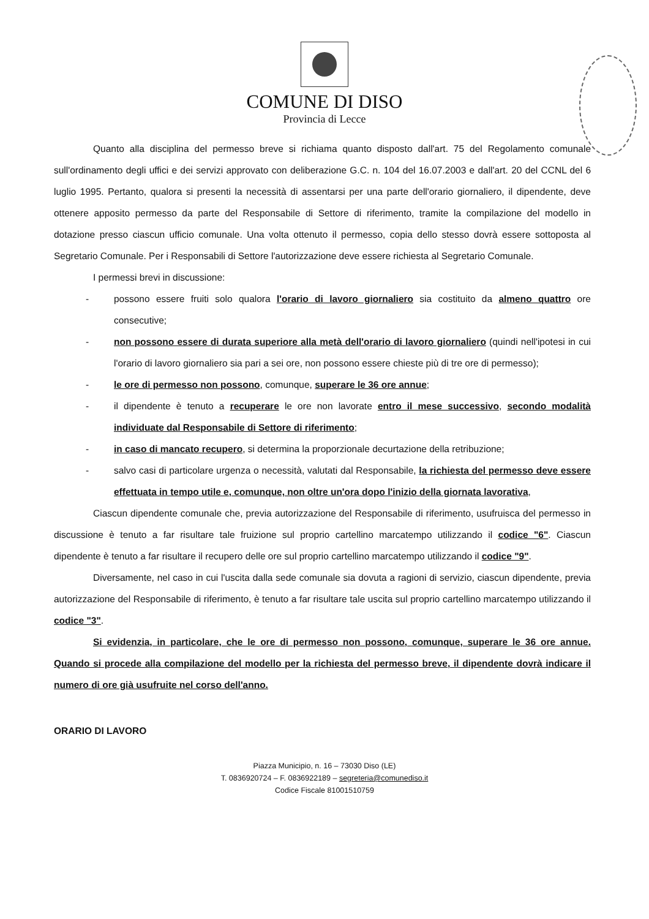COMUNE DI DISO
Provincia di Lecce
Quanto alla disciplina del permesso breve si richiama quanto disposto dall'art. 75 del Regolamento comunale sull'ordinamento degli uffici e dei servizi approvato con deliberazione G.C. n. 104 del 16.07.2003 e dall'art. 20 del CCNL del 6 luglio 1995. Pertanto, qualora si presenti la necessità di assentarsi per una parte dell'orario giornaliero, il dipendente, deve ottenere apposito permesso da parte del Responsabile di Settore di riferimento, tramite la compilazione del modello in dotazione presso ciascun ufficio comunale. Una volta ottenuto il permesso, copia dello stesso dovrà essere sottoposta al Segretario Comunale. Per i Responsabili di Settore l'autorizzazione deve essere richiesta al Segretario Comunale.
I permessi brevi in discussione:
- possono essere fruiti solo qualora l'orario di lavoro giornaliero sia costituito da almeno quattro ore consecutive;
- non possono essere di durata superiore alla metà dell'orario di lavoro giornaliero (quindi nell'ipotesi in cui l'orario di lavoro giornaliero sia pari a sei ore, non possono essere chieste più di tre ore di permesso);
- le ore di permesso non possono, comunque, superare le 36 ore annue;
- il dipendente è tenuto a recuperare le ore non lavorate entro il mese successivo, secondo modalità individuate dal Responsabile di Settore di riferimento;
- in caso di mancato recupero, si determina la proporzionale decurtazione della retribuzione;
- salvo casi di particolare urgenza o necessità, valutati dal Responsabile, la richiesta del permesso deve essere effettuata in tempo utile e, comunque, non oltre un'ora dopo l'inizio della giornata lavorativa,
Ciascun dipendente comunale che, previa autorizzazione del Responsabile di riferimento, usufruisca del permesso in discussione è tenuto a far risultare tale fruizione sul proprio cartellino marcatempo utilizzando il codice "6". Ciascun dipendente è tenuto a far risultare il recupero delle ore sul proprio cartellino marcatempo utilizzando il codice "9".
Diversamente, nel caso in cui l'uscita dalla sede comunale sia dovuta a ragioni di servizio, ciascun dipendente, previa autorizzazione del Responsabile di riferimento, è tenuto a far risultare tale uscita sul proprio cartellino marcatempo utilizzando il codice "3".
Si evidenzia, in particolare, che le ore di permesso non possono, comunque, superare le 36 ore annue. Quando si procede alla compilazione del modello per la richiesta del permesso breve, il dipendente dovrà indicare il numero di ore già usufruite nel corso dell'anno.
ORARIO DI LAVORO
Piazza Municipio, n. 16 – 73030 Diso (LE)
T. 0836920724 – F. 0836922189 – segreteria@comunediso.it
Codice Fiscale 81001510759